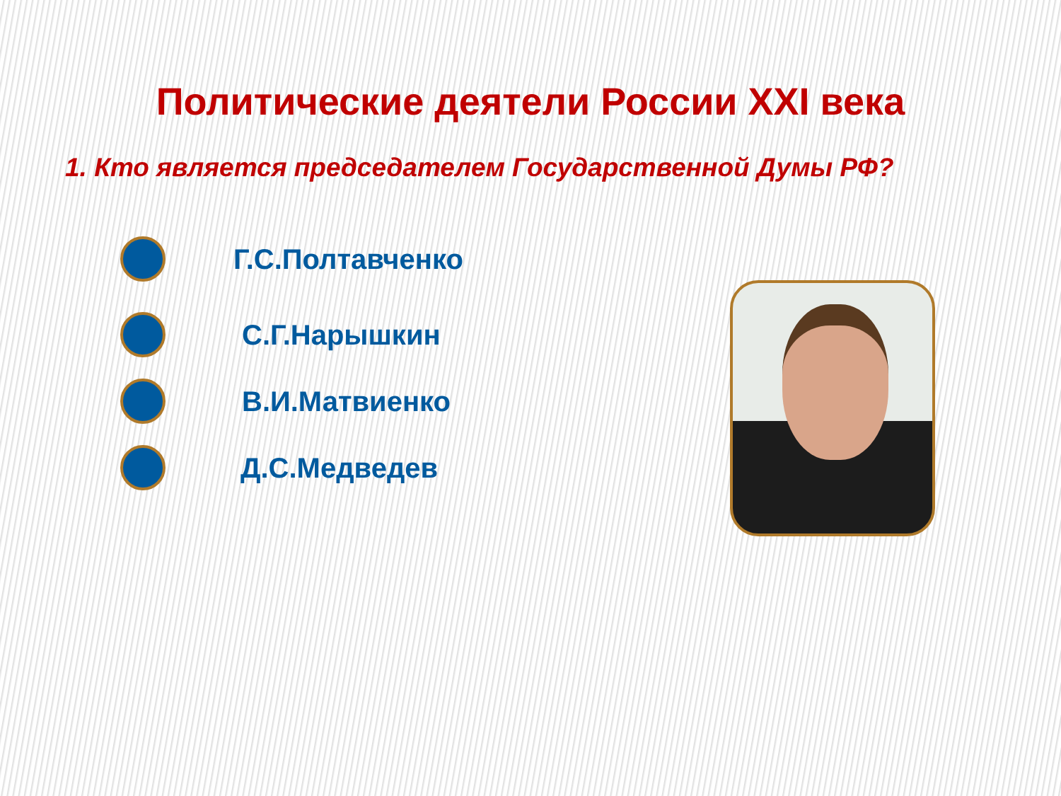Политические деятели России XXI века
1. Кто является председателем Государственной Думы РФ?
Г.С.Полтавченко
С.Г.Нарышкин
В.И.Матвиенко
Д.С.Медведев